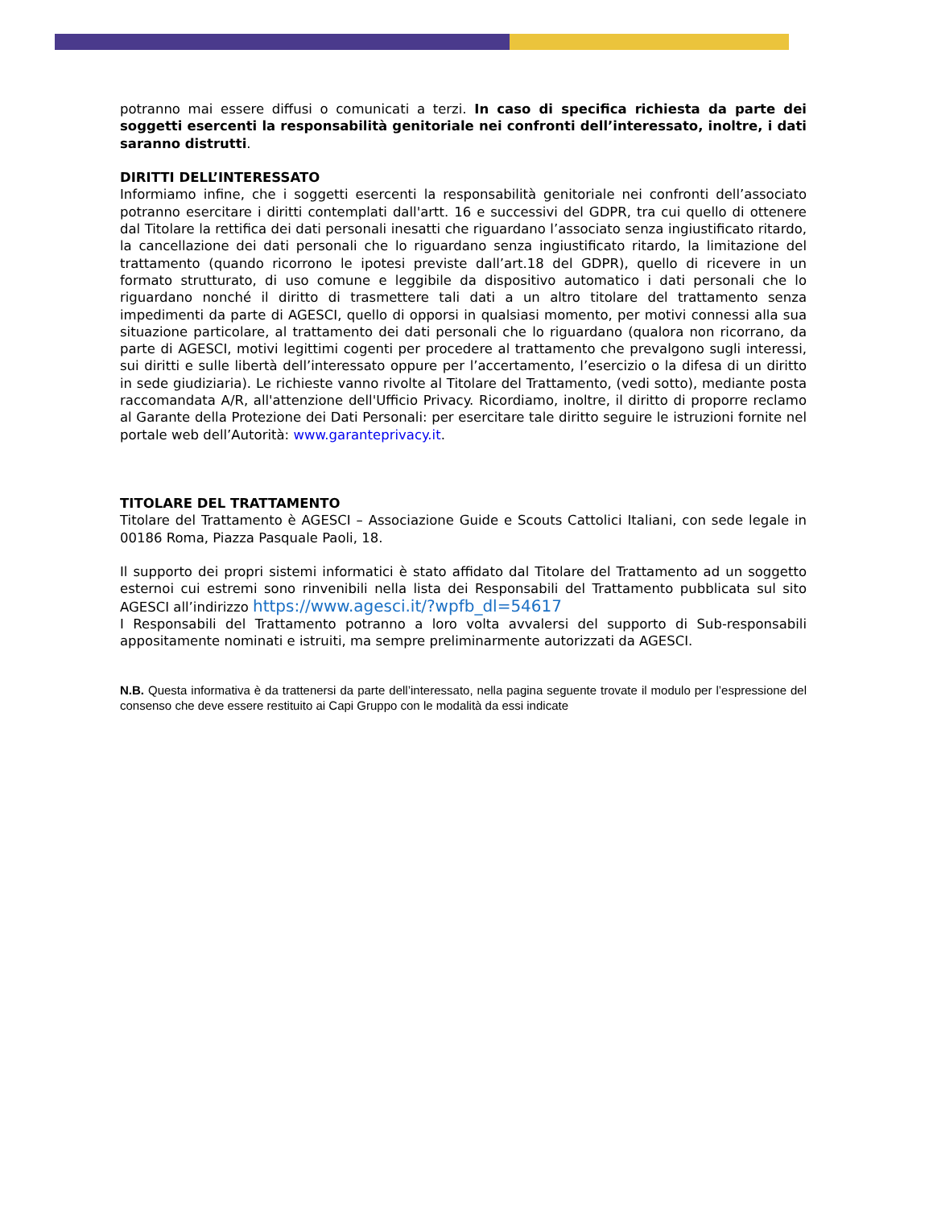potranno mai essere diffusi o comunicati a terzi. In caso di specifica richiesta da parte dei soggetti esercenti la responsabilità genitoriale nei confronti dell’interessato, inoltre, i dati saranno distrutti.
DIRITTI DELL’INTERESSATO
Informiamo infine, che i soggetti esercenti la responsabilità genitoriale nei confronti dell’associato potranno esercitare i diritti contemplati dall'artt. 16 e successivi del GDPR, tra cui quello di ottenere dal Titolare la rettifica dei dati personali inesatti che riguardano l’associato senza ingiustificato ritardo, la cancellazione dei dati personali che lo riguardano senza ingiustificato ritardo, la limitazione del trattamento (quando ricorrono le ipotesi previste dall’art.18 del GDPR), quello di ricevere in un formato strutturato, di uso comune e leggibile da dispositivo automatico i dati personali che lo riguardano nonché il diritto di trasmettere tali dati a un altro titolare del trattamento senza impedimenti da parte di AGESCI, quello di opporsi in qualsiasi momento, per motivi connessi alla sua situazione particolare, al trattamento dei dati personali che lo riguardano (qualora non ricorrano, da parte di AGESCI, motivi legittimi cogenti per procedere al trattamento che prevalgono sugli interessi, sui diritti e sulle libertà dell’interessato oppure per l’accertamento, l’esercizio o la difesa di un diritto in sede giudiziaria). Le richieste vanno rivolte al Titolare del Trattamento, (vedi sotto), mediante posta raccomandata A/R, all'attenzione dell'Ufficio Privacy. Ricordiamo, inoltre, il diritto di proporre reclamo al Garante della Protezione dei Dati Personali: per esercitare tale diritto seguire le istruzioni fornite nel portale web dell’Autorità: www.garanteprivacy.it.
TITOLARE DEL TRATTAMENTO
Titolare del Trattamento è AGESCI – Associazione Guide e Scouts Cattolici Italiani, con sede legale in 00186 Roma, Piazza Pasquale Paoli, 18.
Il supporto dei propri sistemi informatici è stato affidato dal Titolare del Trattamento ad un soggetto esternoi cui estremi sono rinvenibili nella lista dei Responsabili del Trattamento pubblicata sul sito AGESCI all’indirizzo https://www.agesci.it/?wpfb_dl=54617
I Responsabili del Trattamento potranno a loro volta avvalersi del supporto di Sub-responsabili appositamente nominati e istruiti, ma sempre preliminarmente autorizzati da AGESCI.
N.B. Questa informativa è da trattenersi da parte dell’interessato, nella pagina seguente trovate il modulo per l’espressione del consenso che deve essere restituito ai Capi Gruppo con le modalità da essi indicate